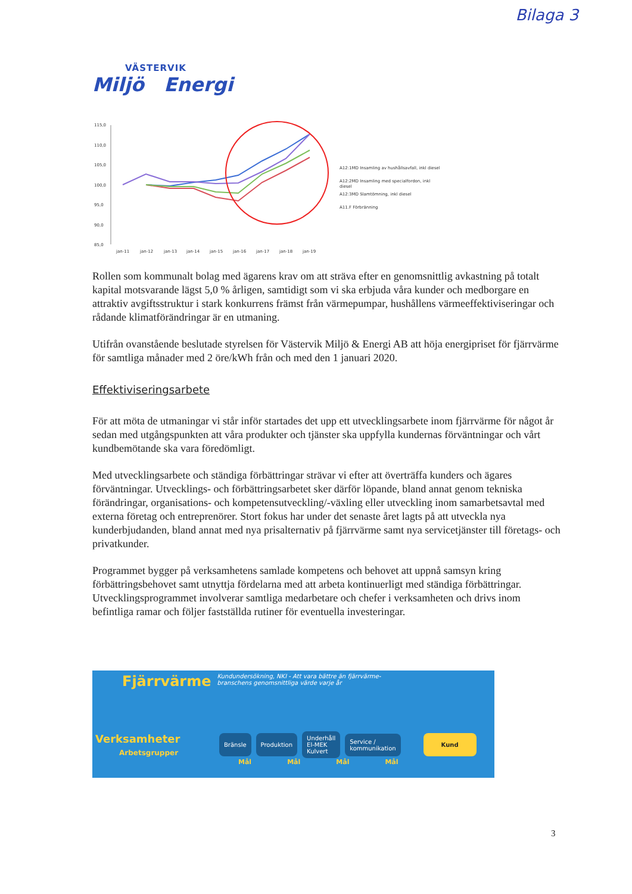Bilaga 3
VÄSTERVIK
Miljö Energi
115,0
110,0
105,0
100,0
95,0
90,0
85,0
jan-11
jan-12
jan-13
jan-14
jan-15
jan-16
jan-17
jan-18
jan-19
A12:1MD Insamling av hushållsavfall, inkl diesel
A12:2MD Insamling med specialfordon, inkl
diesel
A12:3MD Slamtömning, inkl diesel
A11.F Förbränning
Rollen som kommunalt bolag med ägarens krav om att sträva efter en genomsnittlig avkastning på totalt kapital motsvarande lägst 5,0 % årligen, samtidigt som vi ska erbjuda våra kunder och medborgare en attraktiv avgiftsstruktur i stark konkurrens främst från värmepumpar, hushållens värmeeffektiviseringar och rådande klimatförändringar är en utmaning.
Utifrån ovanstående beslutade styrelsen för Västervik Miljö & Energi AB att höja energipriset för fjärrvärme för samtliga månader med 2 öre/kWh från och med den 1 januari 2020.
Effektiviseringsarbete
För att möta de utmaningar vi står inför startades det upp ett utvecklingsarbete inom fjärrvärme för något år sedan med utgångspunkten att våra produkter och tjänster ska uppfylla kundernas förväntningar och vårt kundbemötande ska vara föredömligt.
Med utvecklingsarbete och ständiga förbättringar strävar vi efter att överträffa kunders och ägares förväntningar. Utvecklings- och förbättringsarbetet sker därför löpande, bland annat genom tekniska förändringar, organisations- och kompetensutveckling/-växling eller utveckling inom samarbetsavtal med externa företag och entreprenörer. Stort fokus har under det senaste året lagts på att utveckla nya kunderbjudanden, bland annat med nya prisalternativ på fjärrvärme samt nya servicetjänster till företags- och privatkunder.
Programmet bygger på verksamhetens samlade kompetens och behovet att uppnå samsyn kring förbättringsbehovet samt utnyttja fördelarna med att arbeta kontinuerligt med ständiga förbättringar. Utvecklingsprogrammet involverar samtliga medarbetare och chefer i verksamheten och drivs inom befintliga ramar och följer fastställda rutiner för eventuella investeringar.
Fjärrvärme Kundundersökning, NKI - Att vara bättre än fjärrvärme-
branschens genomsnittliga värde varje år
Verksamheter
Arbetsgrupper
Bränsle Produktion
Underhåll
El-MEK
Kulvert
Service /
kommunikation
Kund
Mål Mål Mål Mål
3